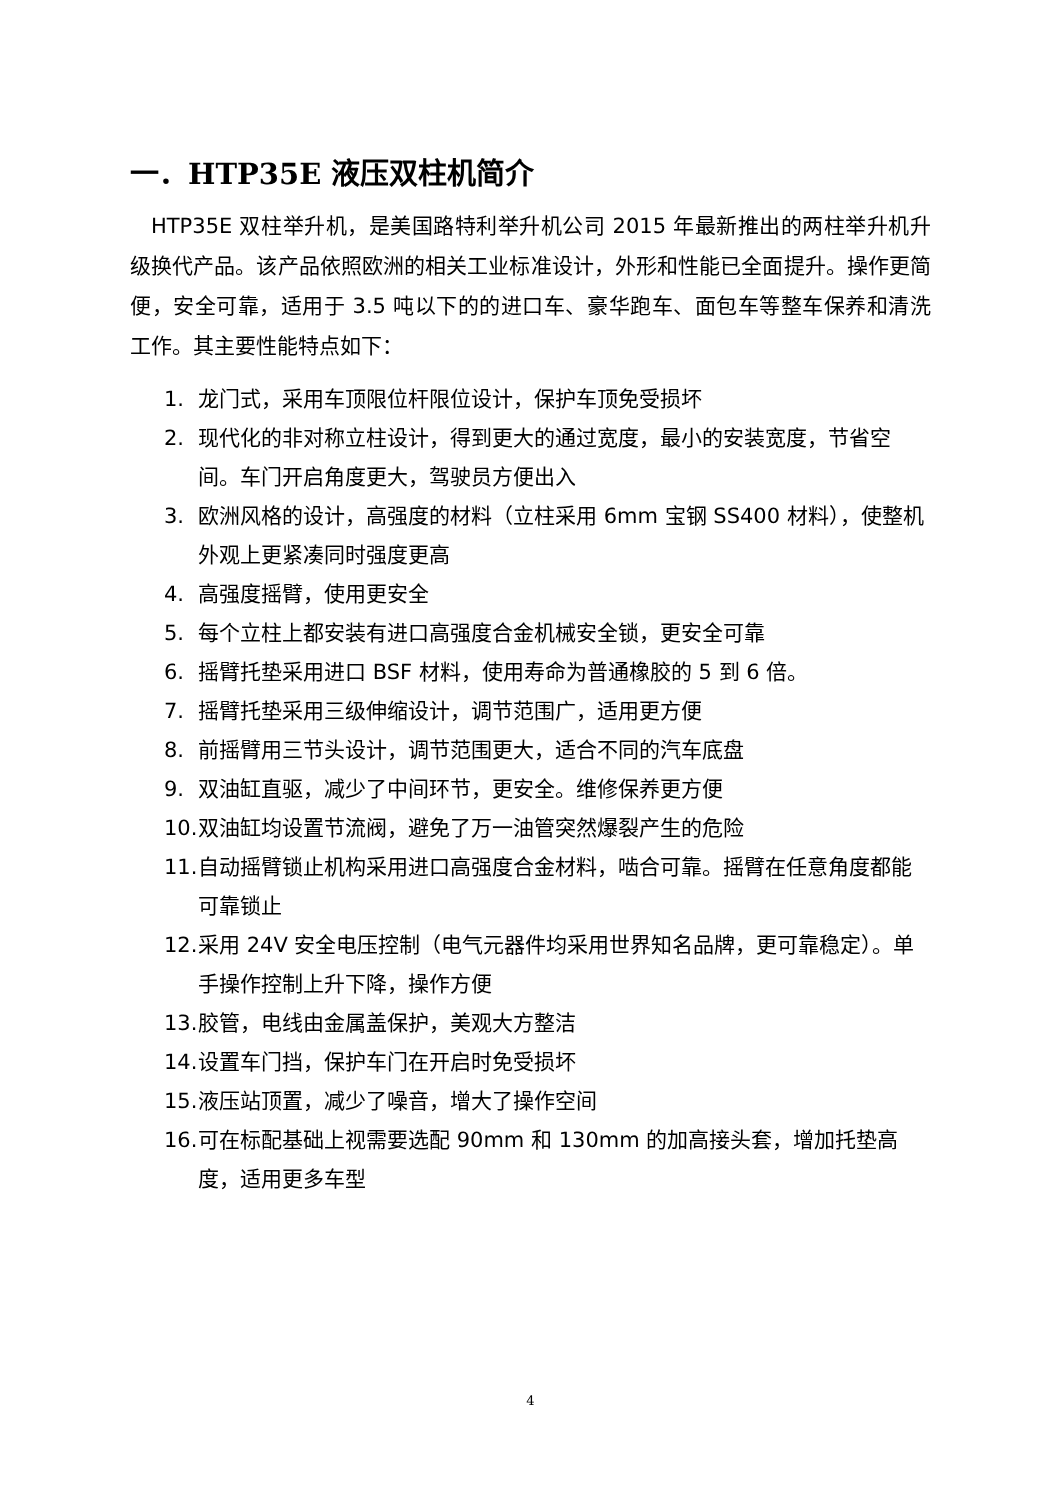一．HTP35E 液压双柱机简介
HTP35E 双柱举升机，是美国路特利举升机公司 2015 年最新推出的两柱举升机升级换代产品。该产品依照欧洲的相关工业标准设计，外形和性能已全面提升。操作更简便，安全可靠，适用于 3.5 吨以下的的进口车、豪华跑车、面包车等整车保养和清洗工作。其主要性能特点如下：
1. 龙门式，采用车顶限位杆限位设计，保护车顶免受损坏
2. 现代化的非对称立柱设计，得到更大的通过宽度，最小的安装宽度，节省空间。车门开启角度更大，驾驶员方便出入
3. 欧洲风格的设计，高强度的材料（立柱采用 6mm 宝钢 SS400 材料），使整机外观上更紧凑同时强度更高
4. 高强度摇臂，使用更安全
5. 每个立柱上都安装有进口高强度合金机械安全锁，更安全可靠
6. 摇臂托垫采用进口 BSF 材料，使用寿命为普通橡胶的 5 到 6 倍。
7. 摇臂托垫采用三级伸缩设计，调节范围广，适用更方便
8. 前摇臂用三节头设计，调节范围更大，适合不同的汽车底盘
9. 双油缸直驱，减少了中间环节，更安全。维修保养更方便
10. 双油缸均设置节流阀，避免了万一油管突然爆裂产生的危险
11. 自动摇臂锁止机构采用进口高强度合金材料，啮合可靠。摇臂在任意角度都能可靠锁止
12. 采用 24V 安全电压控制（电气元器件均采用世界知名品牌，更可靠稳定）。单手操作控制上升下降，操作方便
13. 胶管，电线由金属盖保护，美观大方整洁
14. 设置车门挡，保护车门在开启时免受损坏
15. 液压站顶置，减少了噪音，增大了操作空间
16. 可在标配基础上视需要选配 90mm 和 130mm 的加高接头套，增加托垫高度，适用更多车型
4